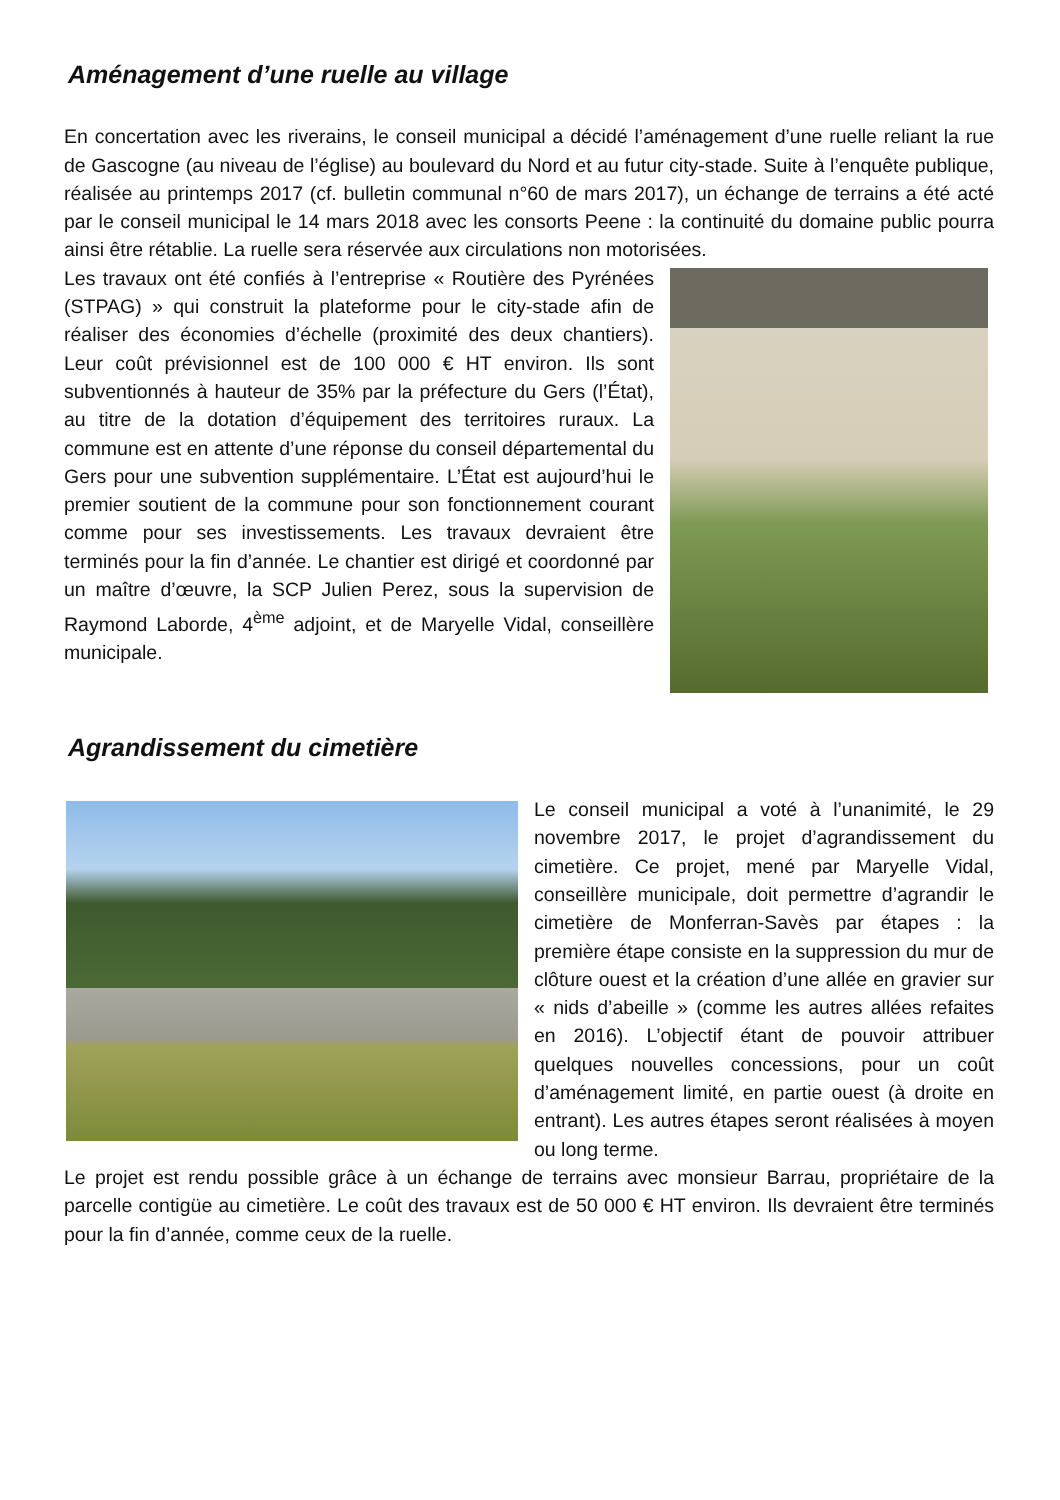Aménagement d’une ruelle au village
En concertation avec les riverains, le conseil municipal a décidé l’aménagement d’une ruelle reliant la rue de Gascogne (au niveau de l’église) au boulevard du Nord et au futur city-stade. Suite à l’enquête publique, réalisée au printemps 2017 (cf. bulletin communal n°60 de mars 2017), un échange de terrains a été acté par le conseil municipal le 14 mars 2018 avec les consorts Peene : la continuité du domaine public pourra ainsi être rétablie. La ruelle sera réservée aux circulations non motorisées.
Les travaux ont été confiés à l’entreprise « Routière des Pyrénées (STPAG) » qui construit la plateforme pour le city-stade afin de réaliser des économies d’échelle (proximité des deux chantiers). Leur coût prévisionnel est de 100 000 € HT environ. Ils sont subventionnés à hauteur de 35% par la préfecture du Gers (l’État), au titre de la dotation d’équipement des territoires ruraux. La commune est en attente d’une réponse du conseil départemental du Gers pour une subvention supplémentaire. L’État est aujourd’hui le premier soutient de la commune pour son fonctionnement courant comme pour ses investissements. Les travaux devraient être terminés pour la fin d’année. Le chantier est dirigé et coordonné par un maître d’œuvre, la SCP Julien Perez, sous la supervision de Raymond Laborde, 4<sup>ème</sup> adjoint, et de Maryelle Vidal, conseillère municipale.
Agrandissement du cimetière
Le conseil municipal a voté à l’unanimité, le 29 novembre 2017, le projet d’agrandissement du cimetière. Ce projet, mené par Maryelle Vidal, conseillère municipale, doit permettre d’agrandir le cimetière de Monferran-Savès par étapes : la première étape consiste en la suppression du mur de clôture ouest et la création d’une allée en gravier sur « nids d’abeille » (comme les autres allées refaites en 2016). L’objectif étant de pouvoir attribuer quelques nouvelles concessions, pour un coût d’aménagement limité, en partie ouest (à droite en entrant). Les autres étapes seront réalisées à moyen ou long terme.
Le projet est rendu possible grâce à un échange de terrains avec monsieur Barrau, propriétaire de la parcelle contigüe au cimetière. Le coût des travaux est de 50 000 € HT environ. Ils devraient être terminés pour la fin d’année, comme ceux de la ruelle.